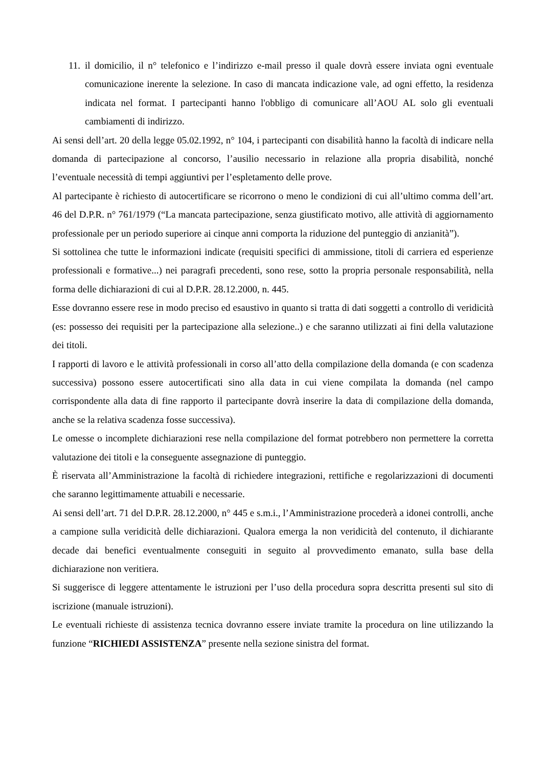11.
il domicilio, il n° telefonico e l’indirizzo e-mail presso il quale dovrà essere inviata ogni eventuale comunicazione inerente la selezione. In caso di mancata indicazione vale, ad ogni effetto, la residenza indicata nel format. I partecipanti hanno l'obbligo di comunicare all’AOU AL solo gli eventuali cambiamenti di indirizzo.
Ai sensi dell’art. 20 della legge 05.02.1992, n° 104, i partecipanti con disabilità hanno la facoltà di indicare nella domanda di partecipazione al concorso, l’ausilio necessario in relazione alla propria disabilità, nonché l’eventuale necessità di tempi aggiuntivi per l’espletamento delle prove.
Al partecipante è richiesto di autocertificare se ricorrono o meno le condizioni di cui all’ultimo comma dell’art. 46 del D.P.R. n° 761/1979 (“La mancata partecipazione, senza giustificato motivo, alle attività di aggiornamento professionale per un periodo superiore ai cinque anni comporta la riduzione del punteggio di anzianità”).
Si sottolinea che tutte le informazioni indicate (requisiti specifici di ammissione, titoli di carriera ed esperienze professionali e formative...) nei paragrafi precedenti, sono rese, sotto la propria personale responsabilità, nella forma delle dichiarazioni di cui al D.P.R. 28.12.2000, n. 445.
Esse dovranno essere rese in modo preciso ed esaustivo in quanto si tratta di dati soggetti a controllo di veridicità (es: possesso dei requisiti per la partecipazione alla selezione..) e che saranno utilizzati ai fini della valutazione dei titoli.
I rapporti di lavoro e le attività professionali in corso all’atto della compilazione della domanda (e con scadenza successiva) possono essere autocertificati sino alla data in cui viene compilata la domanda (nel campo corrispondente alla data di fine rapporto il partecipante dovrà inserire la data di compilazione della domanda, anche se la relativa scadenza fosse successiva).
Le omesse o incomplete dichiarazioni rese nella compilazione del format potrebbero non permettere la corretta valutazione dei titoli e la conseguente assegnazione di punteggio.
È riservata all’Amministrazione la facoltà di richiedere integrazioni, rettifiche e regolarizzazioni di documenti che saranno legittimamente attuabili e necessarie.
Ai sensi dell’art. 71 del D.P.R. 28.12.2000, n° 445 e s.m.i., l’Amministrazione procederà a idonei controlli, anche a campione sulla veridicità delle dichiarazioni. Qualora emerga la non veridicità del contenuto, il dichiarante decade dai benefici eventualmente conseguiti in seguito al provvedimento emanato, sulla base della dichiarazione non veritiera.
Si suggerisce di leggere attentamente le istruzioni per l’uso della procedura sopra descritta presenti sul sito di iscrizione (manuale istruzioni).
Le eventuali richieste di assistenza tecnica dovranno essere inviate tramite la procedura on line utilizzando la funzione “RICHIEDI ASSISTENZA” presente nella sezione sinistra del format.